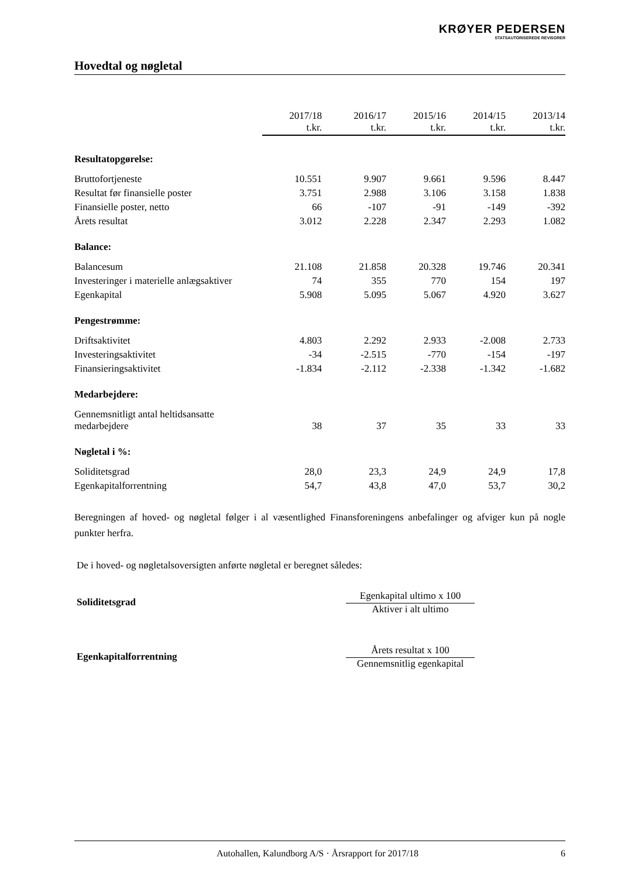KRØYER PEDERSEN
STATSAUTORISEREDE REVISORER
Hovedtal og nøgletal
| | 2017/18 t.kr. | 2016/17 t.kr. | 2015/16 t.kr. | 2014/15 t.kr. | 2013/14 t.kr. |
| --- | --- | --- | --- | --- | --- |
| Resultatopgørelse: | | | | | |
| Bruttofortjeneste | 10.551 | 9.907 | 9.661 | 9.596 | 8.447 |
| Resultat før finansielle poster | 3.751 | 2.988 | 3.106 | 3.158 | 1.838 |
| Finansielle poster, netto | 66 | -107 | -91 | -149 | -392 |
| Årets resultat | 3.012 | 2.228 | 2.347 | 2.293 | 1.082 |
| Balance: | | | | | |
| Balancesum | 21.108 | 21.858 | 20.328 | 19.746 | 20.341 |
| Investeringer i materielle anlægsaktiver | 74 | 355 | 770 | 154 | 197 |
| Egenkapital | 5.908 | 5.095 | 5.067 | 4.920 | 3.627 |
| Pengestrømme: | | | | | |
| Driftsaktivitet | 4.803 | 2.292 | 2.933 | -2.008 | 2.733 |
| Investeringsaktivitet | -34 | -2.515 | -770 | -154 | -197 |
| Finansieringsaktivitet | -1.834 | -2.112 | -2.338 | -1.342 | -1.682 |
| Medarbejdere: | | | | | |
| Gennemsnitligt antal heltidsansatte medarbejdere | 38 | 37 | 35 | 33 | 33 |
| Nøgletal i %: | | | | | |
| Soliditetsgrad | 28,0 | 23,3 | 24,9 | 24,9 | 17,8 |
| Egenkapitalforrentning | 54,7 | 43,8 | 47,0 | 53,7 | 30,2 |
Beregningen af hoved- og nøgletal følger i al væsentlighed Finansforeningens anbefalinger og afviger kun på nogle punkter herfra.
De i hoved- og nøgletalsoversigten anførte nøgletal er beregnet således:
Soliditetsgrad
Egenkapital ultimo x 100
Aktiver i alt ultimo
Egenkapitalforrentning
Årets resultat x 100
Gennemsnitlig egenkapital
Autohallen, Kalundborg A/S · Årsrapport for 2017/18
6